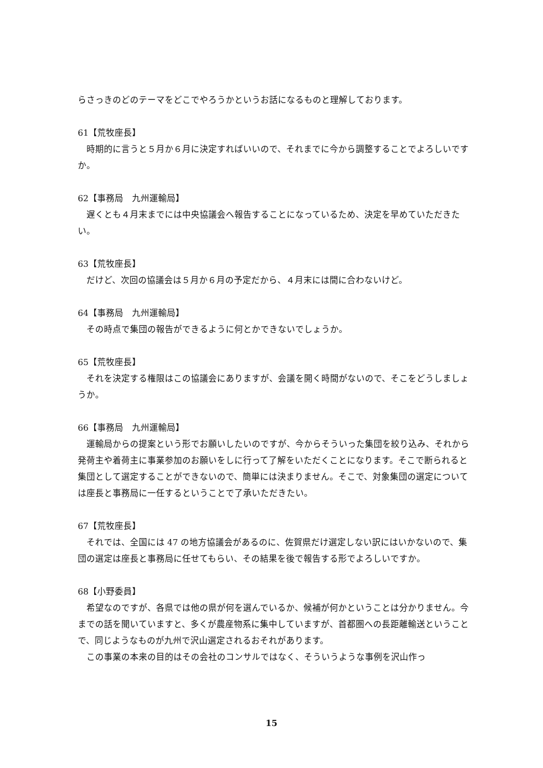らさっきのどのテーマをどこでやろうかというお話になるものと理解しております。
61【荒牧座長】
時期的に言うと５月か６月に決定すればいいので、それまでに今から調整することでよろしいですか。
62【事務局　九州運輸局】
遅くとも４月末までには中央協議会へ報告することになっているため、決定を早めていただきたい。
63【荒牧座長】
だけど、次回の協議会は５月か６月の予定だから、４月末には間に合わないけど。
64【事務局　九州運輸局】
その時点で集団の報告ができるように何とかできないでしょうか。
65【荒牧座長】
それを決定する権限はこの協議会にありますが、会議を開く時間がないので、そこをどうしましょうか。
66【事務局　九州運輸局】
運輸局からの提案という形でお願いしたいのですが、今からそういった集団を絞り込み、それから発荷主や着荷主に事業参加のお願いをしに行って了解をいただくことになります。そこで断られると集団として選定することができないので、簡単には決まりません。そこで、対象集団の選定については座長と事務局に一任するということで了承いただきたい。
67【荒牧座長】
それでは、全国には 47 の地方協議会があるのに、佐賀県だけ選定しない訳にはいかないので、集団の選定は座長と事務局に任せてもらい、その結果を後で報告する形でよろしいですか。
68【小野委員】
希望なのですが、各県では他の県が何を選んでいるか、候補が何かということは分かりません。今までの話を聞いていますと、多くが農産物系に集中していますが、首都圏への長距離輸送ということで、同じようなものが九州で沢山選定されるおそれがあります。
この事業の本来の目的はその会社のコンサルではなく、そういうような事例を沢山作っ
15